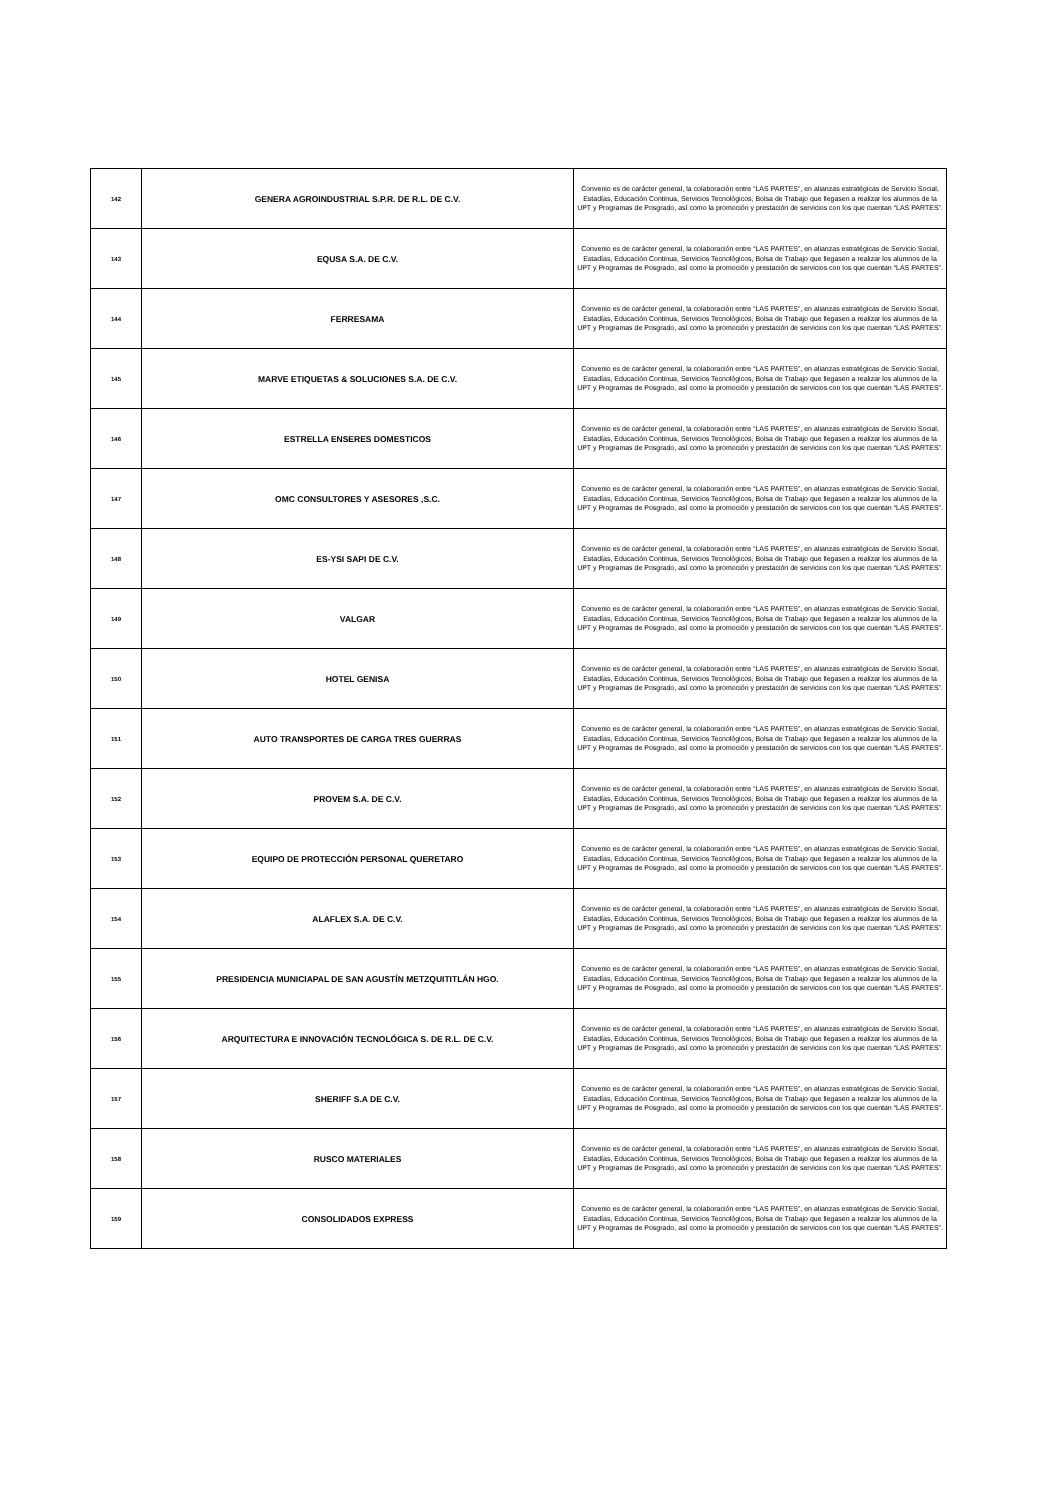| 142 | GENERA AGROINDUSTRIAL S.P.R. DE R.L. DE C.V. | Convenio es de carácter general, la colaboración entre “LAS PARTES”, en alianzas estratégicas de Servicio Social, Estadías, Educación Continua, Servicios Tecnológicos, Bolsa de Trabajo que llegasen a realizar los alumnos de la UPT y Programas de Posgrado, así como la promoción y prestación de servicios con los que cuentan “LAS PARTES”. |
| 143 | EQUSA S.A. DE C.V. | Convenio es de carácter general, la colaboración entre “LAS PARTES”, en alianzas estratégicas de Servicio Social, Estadías, Educación Continua, Servicios Tecnológicos, Bolsa de Trabajo que llegasen a realizar los alumnos de la UPT y Programas de Posgrado, así como la promoción y prestación de servicios con los que cuentan “LAS PARTES”. |
| 144 | FERRESAMA | Convenio es de carácter general, la colaboración entre “LAS PARTES”, en alianzas estratégicas de Servicio Social, Estadías, Educación Continua, Servicios Tecnológicos, Bolsa de Trabajo que llegasen a realizar los alumnos de la UPT y Programas de Posgrado, así como la promoción y prestación de servicios con los que cuentan “LAS PARTES”. |
| 145 | MARVE ETIQUETAS & SOLUCIONES S.A. DE C.V. | Convenio es de carácter general, la colaboración entre “LAS PARTES”, en alianzas estratégicas de Servicio Social, Estadías, Educación Continua, Servicios Tecnológicos, Bolsa de Trabajo que llegasen a realizar los alumnos de la UPT y Programas de Posgrado, así como la promoción y prestación de servicios con los que cuentan “LAS PARTES”. |
| 146 | ESTRELLA ENSERES DOMESTICOS | Convenio es de carácter general, la colaboración entre “LAS PARTES”, en alianzas estratégicas de Servicio Social, Estadías, Educación Continua, Servicios Tecnológicos, Bolsa de Trabajo que llegasen a realizar los alumnos de la UPT y Programas de Posgrado, así como la promoción y prestación de servicios con los que cuentan “LAS PARTES”. |
| 147 | OMC CONSULTORES Y ASESORES ,S.C. | Convenio es de carácter general, la colaboración entre “LAS PARTES”, en alianzas estratégicas de Servicio Social, Estadías, Educación Continua, Servicios Tecnológicos, Bolsa de Trabajo que llegasen a realizar los alumnos de la UPT y Programas de Posgrado, así como la promoción y prestación de servicios con los que cuentan “LAS PARTES”. |
| 148 | ES-YSI SAPI DE C.V. | Convenio es de carácter general, la colaboración entre “LAS PARTES”, en alianzas estratégicas de Servicio Social, Estadías, Educación Continua, Servicios Tecnológicos, Bolsa de Trabajo que llegasen a realizar los alumnos de la UPT y Programas de Posgrado, así como la promoción y prestación de servicios con los que cuentan “LAS PARTES”. |
| 149 | VALGAR | Convenio es de carácter general, la colaboración entre “LAS PARTES”, en alianzas estratégicas de Servicio Social, Estadías, Educación Continua, Servicios Tecnológicos, Bolsa de Trabajo que llegasen a realizar los alumnos de la UPT y Programas de Posgrado, así como la promoción y prestación de servicios con los que cuentan “LAS PARTES”. |
| 150 | HOTEL GENISA | Convenio es de carácter general, la colaboración entre “LAS PARTES”, en alianzas estratégicas de Servicio Social, Estadías, Educación Continua, Servicios Tecnológicos, Bolsa de Trabajo que llegasen a realizar los alumnos de la UPT y Programas de Posgrado, así como la promoción y prestación de servicios con los que cuentan “LAS PARTES”. |
| 151 | AUTO TRANSPORTES DE CARGA TRES GUERRAS | Convenio es de carácter general, la colaboración entre “LAS PARTES”, en alianzas estratégicas de Servicio Social, Estadías, Educación Continua, Servicios Tecnológicos, Bolsa de Trabajo que llegasen a realizar los alumnos de la UPT y Programas de Posgrado, así como la promoción y prestación de servicios con los que cuentan “LAS PARTES”. |
| 152 | PROVEM S.A. DE C.V. | Convenio es de carácter general, la colaboración entre “LAS PARTES”, en alianzas estratégicas de Servicio Social, Estadías, Educación Continua, Servicios Tecnológicos, Bolsa de Trabajo que llegasen a realizar los alumnos de la UPT y Programas de Posgrado, así como la promoción y prestación de servicios con los que cuentan “LAS PARTES”. |
| 153 | EQUIPO DE PROTECCIÓN PERSONAL QUERETARO | Convenio es de carácter general, la colaboración entre “LAS PARTES”, en alianzas estratégicas de Servicio Social, Estadías, Educación Continua, Servicios Tecnológicos, Bolsa de Trabajo que llegasen a realizar los alumnos de la UPT y Programas de Posgrado, así como la promoción y prestación de servicios con los que cuentan “LAS PARTES”. |
| 154 | ALAFLEX S.A. DE C.V. | Convenio es de carácter general, la colaboración entre “LAS PARTES”, en alianzas estratégicas de Servicio Social, Estadías, Educación Continua, Servicios Tecnológicos, Bolsa de Trabajo que llegasen a realizar los alumnos de la UPT y Programas de Posgrado, así como la promoción y prestación de servicios con los que cuentan “LAS PARTES”. |
| 155 | PRESIDENCIA MUNICIAPAL DE SAN AGUSTÍN METZQUITITLÁN HGO. | Convenio es de carácter general, la colaboración entre “LAS PARTES”, en alianzas estratégicas de Servicio Social, Estadías, Educación Continua, Servicios Tecnológicos, Bolsa de Trabajo que llegasen a realizar los alumnos de la UPT y Programas de Posgrado, así como la promoción y prestación de servicios con los que cuentan “LAS PARTES”. |
| 156 | ARQUITECTURA E INNOVACIÓN TECNOLÓGICA S. DE R.L. DE C.V. | Convenio es de carácter general, la colaboración entre “LAS PARTES”, en alianzas estratégicas de Servicio Social, Estadías, Educación Continua, Servicios Tecnológicos, Bolsa de Trabajo que llegasen a realizar los alumnos de la UPT y Programas de Posgrado, así como la promoción y prestación de servicios con los que cuentan “LAS PARTES”. |
| 157 | SHERIFF S.A DE C.V. | Convenio es de carácter general, la colaboración entre “LAS PARTES”, en alianzas estratégicas de Servicio Social, Estadías, Educación Continua, Servicios Tecnológicos, Bolsa de Trabajo que llegasen a realizar los alumnos de la UPT y Programas de Posgrado, así como la promoción y prestación de servicios con los que cuentan “LAS PARTES”. |
| 158 | RUSCO MATERIALES | Convenio es de carácter general, la colaboración entre “LAS PARTES”, en alianzas estratégicas de Servicio Social, Estadías, Educación Continua, Servicios Tecnológicos, Bolsa de Trabajo que llegasen a realizar los alumnos de la UPT y Programas de Posgrado, así como la promoción y prestación de servicios con los que cuentan “LAS PARTES”. |
| 159 | CONSOLIDADOS EXPRESS | Convenio es de carácter general, la colaboración entre “LAS PARTES”, en alianzas estratégicas de Servicio Social, Estadías, Educación Continua, Servicios Tecnológicos, Bolsa de Trabajo que llegasen a realizar los alumnos de la UPT y Programas de Posgrado, así como la promoción y prestación de servicios con los que cuentan “LAS PARTES”. |